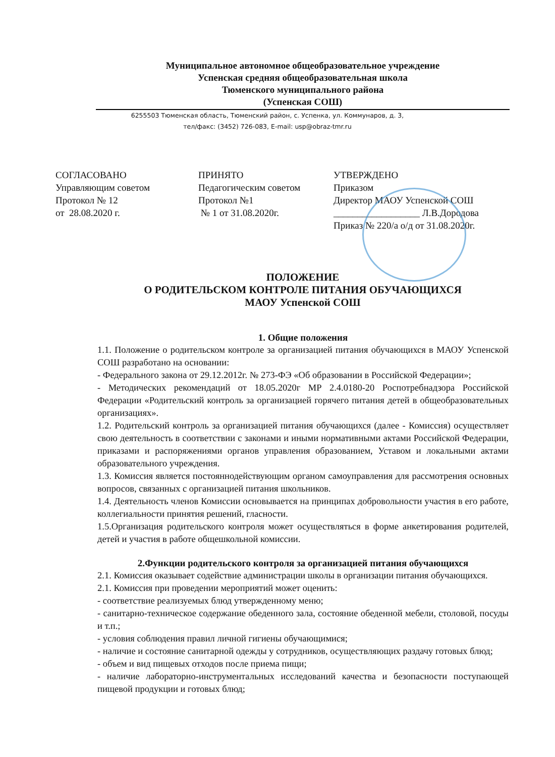Муниципальное автономное общеобразовательное учреждение
Успенская средняя общеобразовательная школа
Тюменского муниципального района
(Успенская СОШ)
6255503 Тюменская область, Тюменский район, с. Успенка, ул. Коммунаров, д. 3,
тел/факс: (3452) 726-083, E-mail: usp@obraz-tmr.ru
СОГЛАСОВАНО Управляющим советом Протокол № 12 от 28.08.2020 г.
ПРИНЯТО Педагогическим советом Протокол №1 № 1 от 31.08.2020г.
УТВЕРЖДЕНО Приказом Директор МАОУ Успенской СОШ __________________ Л.В.Дородова Приказ № 220/а о/д от 31.08.2020г.
ПОЛОЖЕНИЕ
О РОДИТЕЛЬСКОМ КОНТРОЛЕ ПИТАНИЯ ОБУЧАЮЩИХСЯ
МАОУ Успенской СОШ
1. Общие положения
1.1. Положение о родительском контроле за организацией питания обучающихся в МАОУ Успенской СОШ разработано на основании:
- Федерального закона от 29.12.2012г. № 273-ФЭ «Об образовании в Российской Федерации»;
- Методических рекомендаций от 18.05.2020г МР 2.4.0180-20 Роспотребнадзора Российской Федерации «Родительский контроль за организацией горячего питания детей в общеобразовательных организациях».
1.2. Родительский контроль за организацией питания обучающихся (далее - Комиссия) осуществляет свою деятельность в соответствии с законами и иными нормативными актами Российской Федерации, приказами и распоряжениями органов управления образованием, Уставом и локальными актами образовательного учреждения.
1.3. Комиссия является постояннодействующим органом самоуправления для рассмотрения основных вопросов, связанных с организацией питания школьников.
1.4. Деятельность членов Комиссии основывается на принципах добровольности участия в его работе, коллегиальности принятия решений, гласности.
1.5.Организация родительского контроля может осуществляться в форме анкетирования родителей, детей и участия в работе общешкольной комиссии.
2.Функции родительского контроля за организацией питания обучающихся
2.1. Комиссия оказывает содействие администрации школы в организации питания обучающихся.
2.1. Комиссия при проведении мероприятий может оценить:
- соответствие реализуемых блюд утвержденному меню;
- санитарно-техническое содержание обеденного зала, состояние обеденной мебели, столовой, посуды и т.п.;
- условия соблюдения правил личной гигиены обучающимися;
- наличие и состояние санитарной одежды у сотрудников, осуществляющих раздачу готовых блюд;
- объем и вид пищевых отходов после приема пищи;
- наличие лабораторно-инструментальных исследований качества и безопасности поступающей пищевой продукции и готовых блюд;